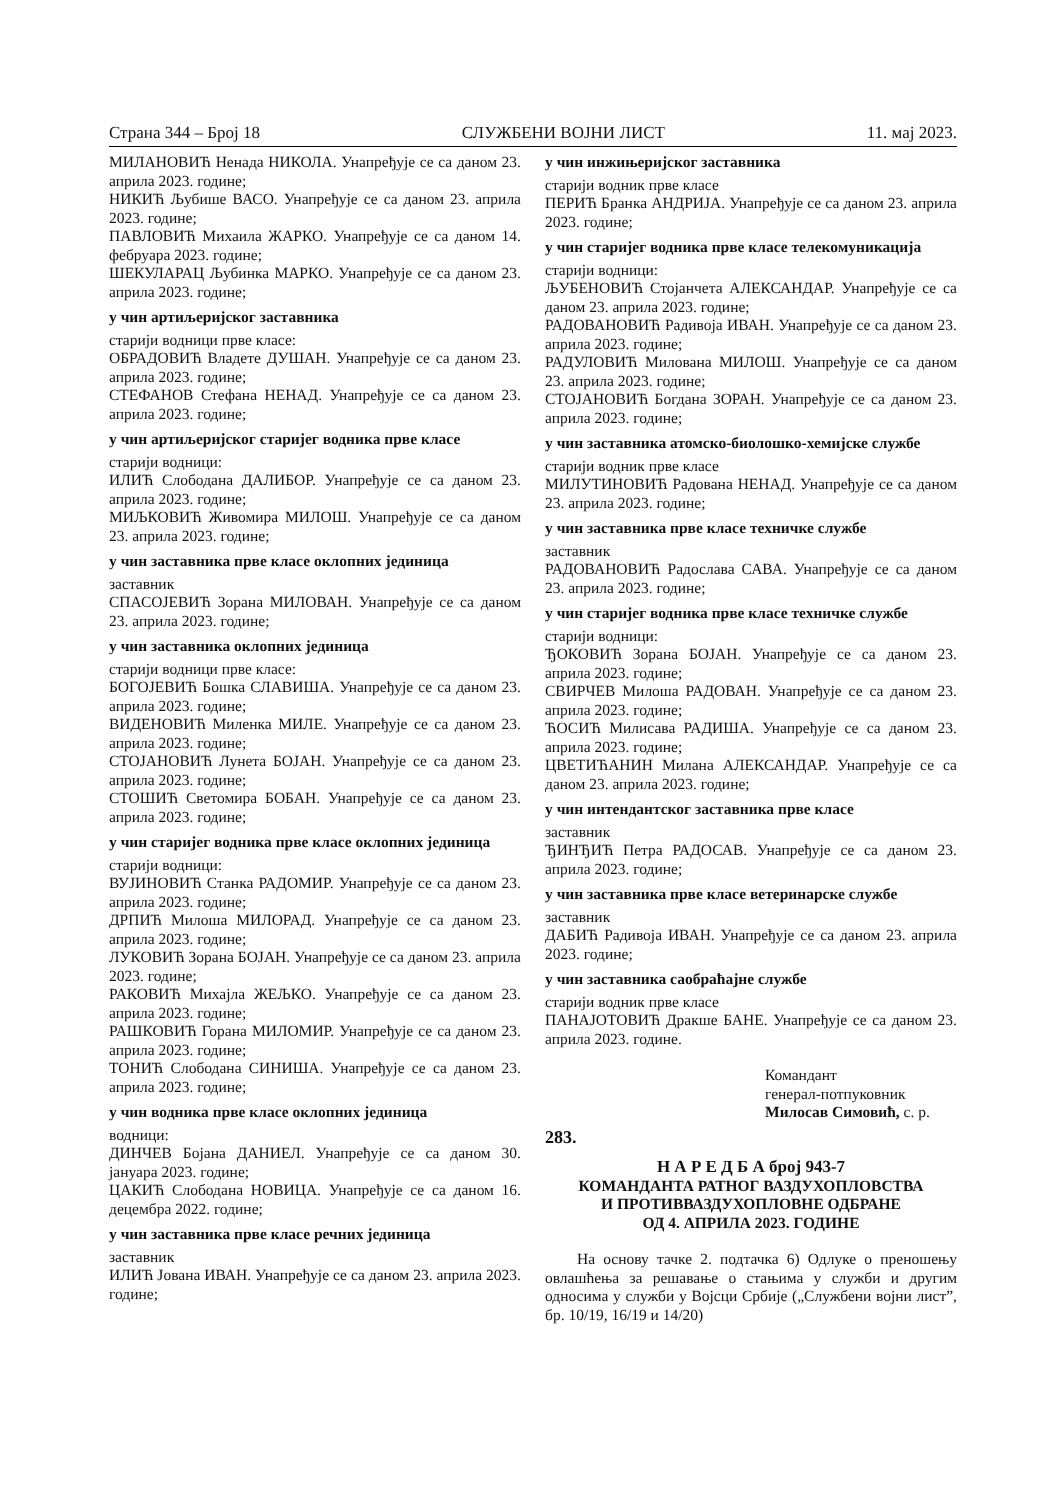Страна 344 – Број 18 СЛУЖБЕНИ ВОЈНИ ЛИСТ 11. мај 2023.
МИЛАНОВИЋ Ненада НИКОЛА. Унапређује се са даном 23. априла 2023. године;
НИКИЋ Љубише ВАСО. Унапређује се са даном 23. априла 2023. године;
ПАВЛОВИЋ Михаила ЖАРКО. Унапређује се са даном 14. фебруара 2023. године;
ШЕКУЛАРАЦ Љубинка МАРКО. Унапређује се са даном 23. априла 2023. године;
у чин артиљеријског заставника
старији водници прве класе:
ОБРАДОВИЋ Владете ДУШАН. Унапређује се са даном 23. априла 2023. године;
СТЕФАНОВ Стефана НЕНАД. Унапређује се са даном 23. априла 2023. године;
у чин артиљеријског старијег водника прве класе
старији водници:
ИЛИЋ Слободана ДАЛИБОР. Унапређује се са даном 23. априла 2023. године;
МИЉКОВИЋ Живомира МИЛОШ. Унапређује се са даном 23. априла 2023. године;
у чин заставника прве класе оклопних јединица
заставник
СПАСОЈЕВИЋ Зорана МИЛОВАН. Унапређује се са даном 23. априла 2023. године;
у чин заставника оклопних јединица
старији водници прве класе:
БОГОЈЕВИЋ Бошка СЛАВИША. Унапређује се са даном 23. априла 2023. године;
ВИДЕНОВИЋ Миленка МИЛЕ. Унапређује се са даном 23. априла 2023. године;
СТОЈАНОВИЋ Лунета БОЈАН. Унапређује се са даном 23. априла 2023. године;
СТОШИЋ Светомира БОБАН. Унапређује се са даном 23. априла 2023. године;
у чин старијег водника прве класе оклопних јединица
старији водници:
ВУЈИНОВИЋ Станка РАДОМИР. Унапређује се са даном 23. априла 2023. године;
ДРПИЋ Милоша МИЛОРАД. Унапређује се са даном 23. априла 2023. године;
ЛУКОВИЋ Зорана БОЈАН. Унапређује се са даном 23. априла 2023. године;
РАКОВИЋ Михајла ЖЕЉКО. Унапређује се са даном 23. априла 2023. године;
РАШКОВИЋ Горана МИЛОМИР. Унапређује се са даном 23. априла 2023. године;
ТОНИЋ Слободана СИНИША. Унапређује се са даном 23. априла 2023. године;
у чин водника прве класе оклопних јединица
водници:
ДИНЧЕВ Бојана ДАНИЕЛ. Унапређује се са даном 30. јануара 2023. године;
ЦАКИЋ Слободана НОВИЦА. Унапређује се са даном 16. децембра 2022. године;
у чин заставника прве класе речних јединица
заставник
ИЛИЋ Јована ИВАН. Унапређује се са даном 23. априла 2023. године;
у чин инжињеријског заставника
старији водник прве класе
ПЕРИЋ Бранка АНДРИЈА. Унапређује се са даном 23. априла 2023. године;
у чин старијег водника прве класе телекомуникација
старији водници:
ЉУБЕНОВИЋ Стојанчета АЛЕКСАНДАР. Унапређује се са даном 23. априла 2023. године;
РАДОВАНОВИЋ Радивоја ИВАН. Унапређује се са даном 23. априла 2023. године;
РАДУЛОВИЋ Милована МИЛОШ. Унапређује се са даном 23. априла 2023. године;
СТОЈАНОВИЋ Богдана ЗОРАН. Унапређује се са даном 23. априла 2023. године;
у чин заставника атомско-биолошко-хемијске службе
старији водник прве класе
МИЛУТИНОВИЋ Радована НЕНАД. Унапређује се са даном 23. априла 2023. године;
у чин заставника прве класе техничке службе
заставник
РАДОВАНОВИЋ Радослава САВА. Унапређује се са даном 23. априла 2023. године;
у чин старијег водника прве класе техничке службе
старији водници:
ЂОКОВИЋ Зорана БОЈАН. Унапређује се са даном 23. априла 2023. године;
СВИРЧЕВ Милоша РАДОВАН. Унапређује се са даном 23. априла 2023. године;
ЋОСИЋ Милисава РАДИША. Унапређује се са даном 23. априла 2023. године;
ЦВЕТИЋАНИН Милана АЛЕКСАНДАР. Унапређује се са даном 23. априла 2023. године;
у чин интендантског заставника прве класе
заставник
ЂИНЂИЋ Петра РАДОСАВ. Унапређује се са даном 23. априла 2023. године;
у чин заставника прве класе ветеринарске службе
заставник
ДАБИЋ Радивоја ИВАН. Унапређује се са даном 23. априла 2023. године;
у чин заставника саобраћајне службе
старији водник прве класе
ПАНАЈОТОВИЋ Дракше БАНЕ. Унапређује се са даном 23. априла 2023. године.
Командант
генерал-потпуковник
Милосав Симовић, с. р.
283.
Н А Р Е Д Б А број 943-7
КОМАНДАНТА РАТНОГ ВАЗДУХОПЛОВСТВА
И ПРОТИВВАЗДУХОПЛОВНЕ ОДБРАНЕ
ОД 4. АПРИЛА 2023. ГОДИНЕ
На основу тачке 2. подтачка 6) Одлуке о преношењу овлашћења за решавање о стањима у служби и другим односима у служби у Војсци Србије („Службени војни лист”, бр. 10/19, 16/19 и 14/20)